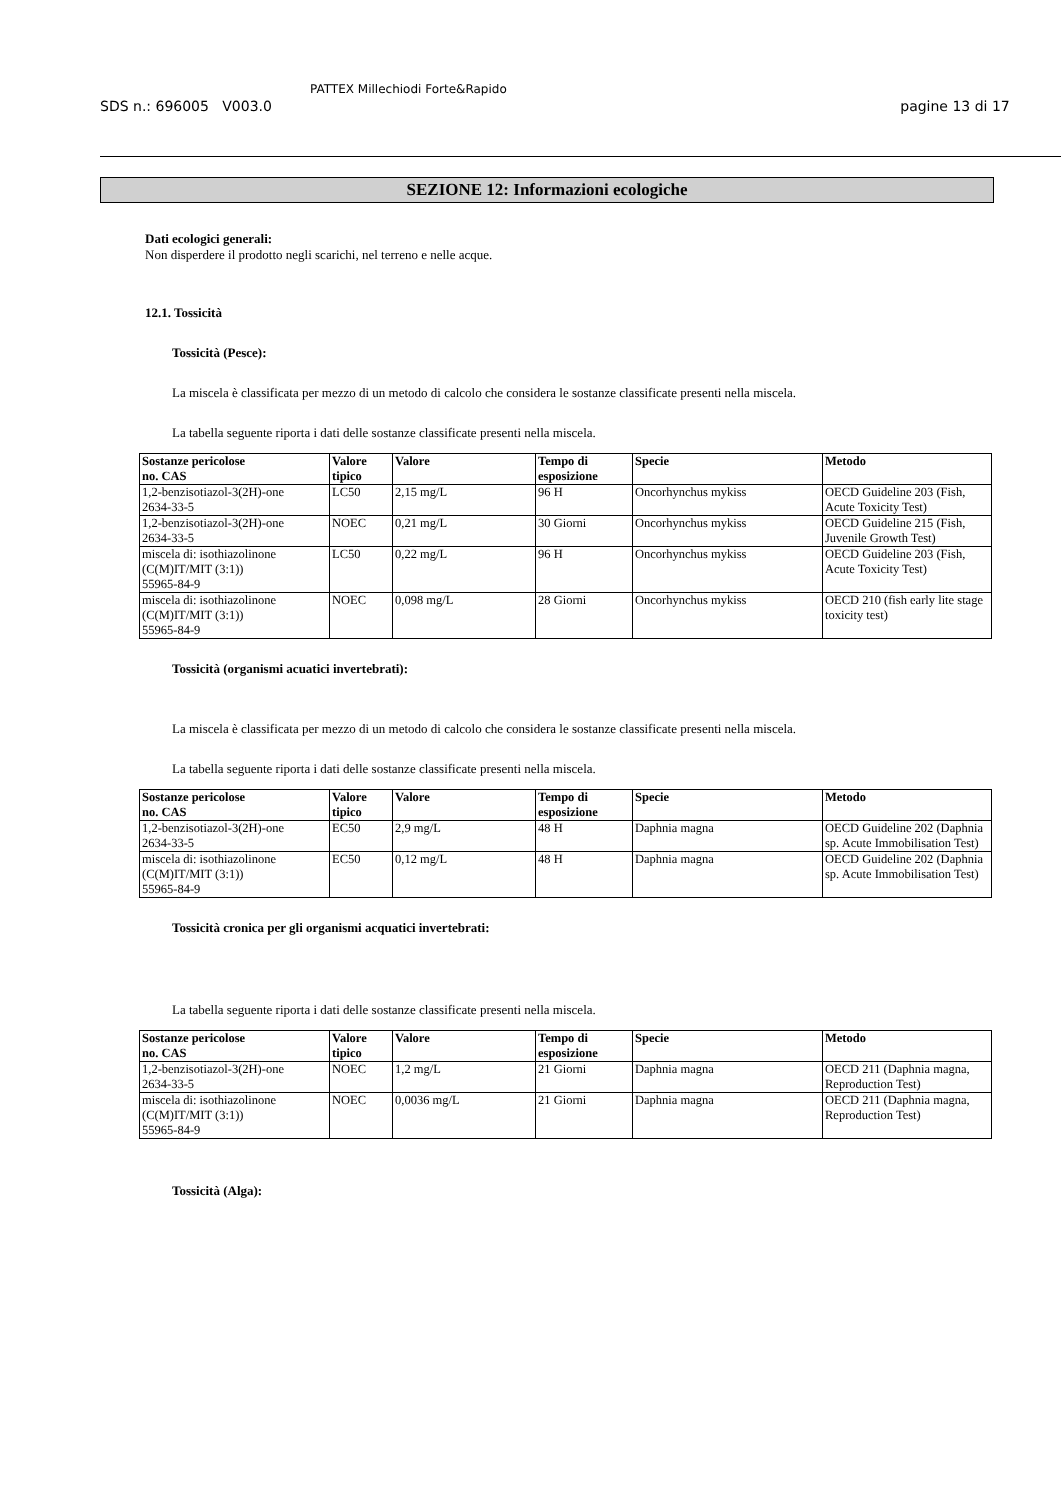SDS n.: 696005 V003.0
PATTEX Millechiodi Forte&Rapido
pagine 13 di 17
SEZIONE 12: Informazioni ecologiche
Dati ecologici generali:
Non disperdere il prodotto negli scarichi, nel terreno e nelle acque.
12.1. Tossicità
Tossicità (Pesce):
La miscela è classificata per mezzo di un metodo di calcolo che considera le sostanze classificate presenti nella miscela.
La tabella seguente riporta i dati delle sostanze classificate presenti nella miscela.
| Sostanze pericolose no. CAS | Valore tipico | Valore | Tempo di esposizione | Specie | Metodo |
| --- | --- | --- | --- | --- | --- |
| 1,2-benzisotiazol-3(2H)-one 2634-33-5 | LC50 | 2,15 mg/L | 96 H | Oncorhynchus mykiss | OECD Guideline 203 (Fish, Acute Toxicity Test) |
| 1,2-benzisotiazol-3(2H)-one 2634-33-5 | NOEC | 0,21 mg/L | 30 Giorni | Oncorhynchus mykiss | OECD Guideline 215 (Fish, Juvenile Growth Test) |
| miscela di: isothiazolinone (C(M)IT/MIT (3:1)) 55965-84-9 | LC50 | 0,22 mg/L | 96 H | Oncorhynchus mykiss | OECD Guideline 203 (Fish, Acute Toxicity Test) |
| miscela di: isothiazolinone (C(M)IT/MIT (3:1)) 55965-84-9 | NOEC | 0,098 mg/L | 28 Giorni | Oncorhynchus mykiss | OECD 210 (fish early lite stage toxicity test) |
Tossicità (organismi acuatici invertebrati):
La miscela è classificata per mezzo di un metodo di calcolo che considera le sostanze classificate presenti nella miscela.
La tabella seguente riporta i dati delle sostanze classificate presenti nella miscela.
| Sostanze pericolose no. CAS | Valore tipico | Valore | Tempo di esposizione | Specie | Metodo |
| --- | --- | --- | --- | --- | --- |
| 1,2-benzisotiazol-3(2H)-one 2634-33-5 | EC50 | 2,9 mg/L | 48 H | Daphnia magna | OECD Guideline 202 (Daphnia sp. Acute Immobilisation Test) |
| miscela di: isothiazolinone (C(M)IT/MIT (3:1)) 55965-84-9 | EC50 | 0,12 mg/L | 48 H | Daphnia magna | OECD Guideline 202 (Daphnia sp. Acute Immobilisation Test) |
Tossicità cronica per gli organismi acquatici invertebrati:
La tabella seguente riporta i dati delle sostanze classificate presenti nella miscela.
| Sostanze pericolose no. CAS | Valore tipico | Valore | Tempo di esposizione | Specie | Metodo |
| --- | --- | --- | --- | --- | --- |
| 1,2-benzisotiazol-3(2H)-one 2634-33-5 | NOEC | 1,2 mg/L | 21 Giorni | Daphnia magna | OECD 211 (Daphnia magna, Reproduction Test) |
| miscela di: isothiazolinone (C(M)IT/MIT (3:1)) 55965-84-9 | NOEC | 0,0036 mg/L | 21 Giorni | Daphnia magna | OECD 211 (Daphnia magna, Reproduction Test) |
Tossicità (Alga):